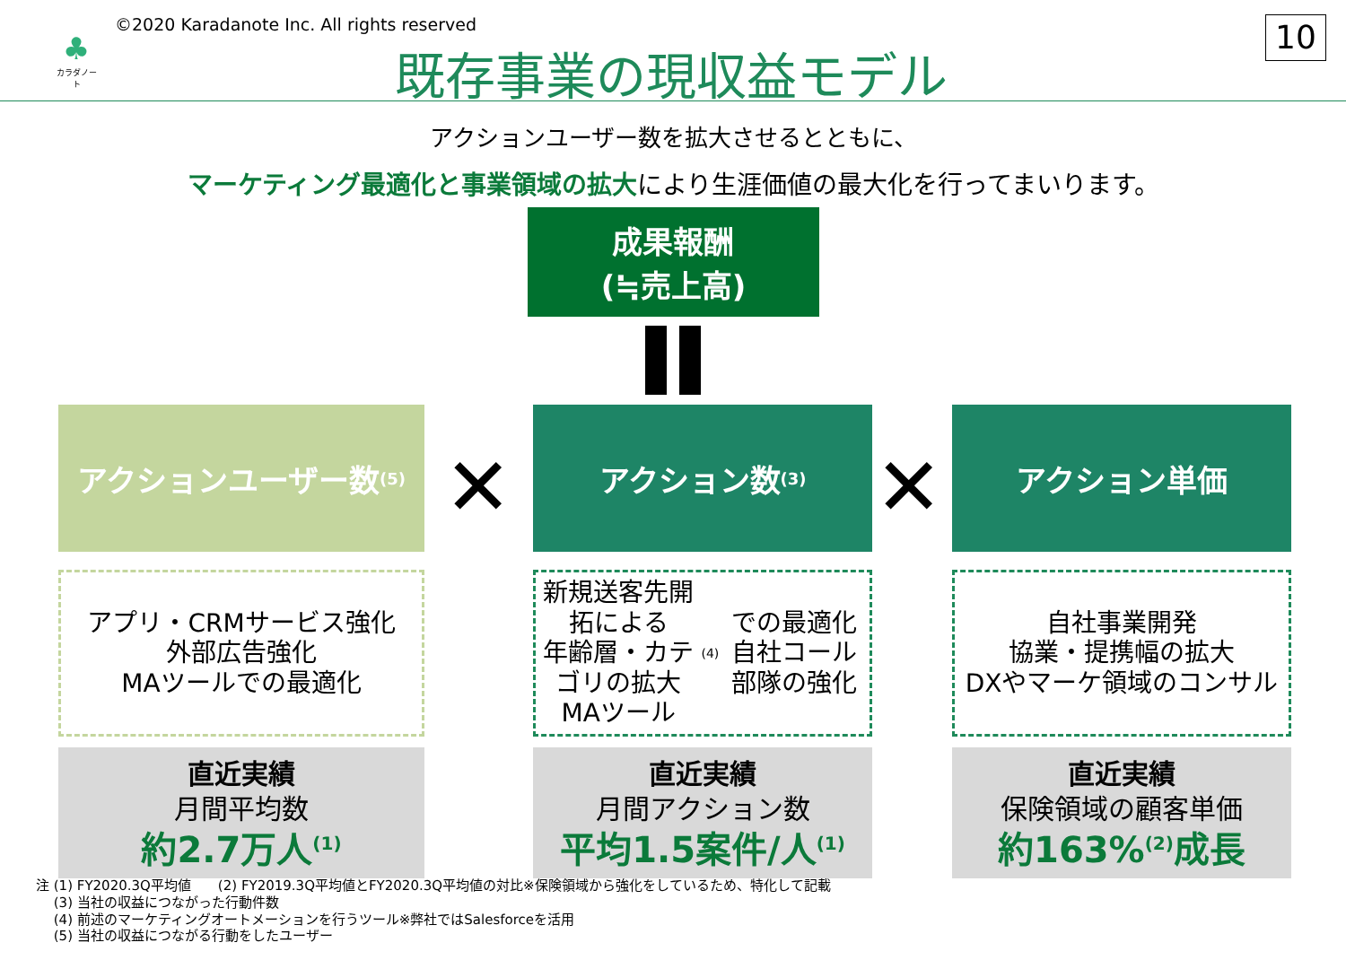♣
カラダノート
©2020 Karadanote Inc. All rights reserved
既存事業の現収益モデル
10
アクションユーザー数を拡大させるとともに、
マーケティング最適化と事業領域の拡大により生涯価値の最大化を行ってまいります。
成果報酬
(≒売上高)
アクションユーザー数<sup>(5)</sup>
アプリ・CRMサービス強化
外部広告強化
MAツールでの最適化
直近実績
月間平均数
約2.7万人<sup>(1)</sup>
✕
アクション数<sup>(3)</sup>
新規送客先開拓による
年齢層・カテゴリの拡大
MAツール<sup>(4)</sup>での最適化
自社コール部隊の強化
直近実績
月間アクション数
平均1.5案件/人<sup>(1)</sup>
✕
アクション単価
自社事業開発
協業・提携幅の拡大
DXやマーケ領域のコンサル
直近実績
保険領域の顧客単価
約163%<sup>(2)</sup>成長
注 (1) FY2020.3Q平均値　　(2) FY2019.3Q平均値とFY2020.3Q平均値の対比※保険領域から強化をしているため、特化して記載
　 (3) 当社の収益につながった行動件数
　 (4) 前述のマーケティングオートメーションを行うツール※弊社ではSalesforceを活用
　 (5) 当社の収益につながる行動をしたユーザー